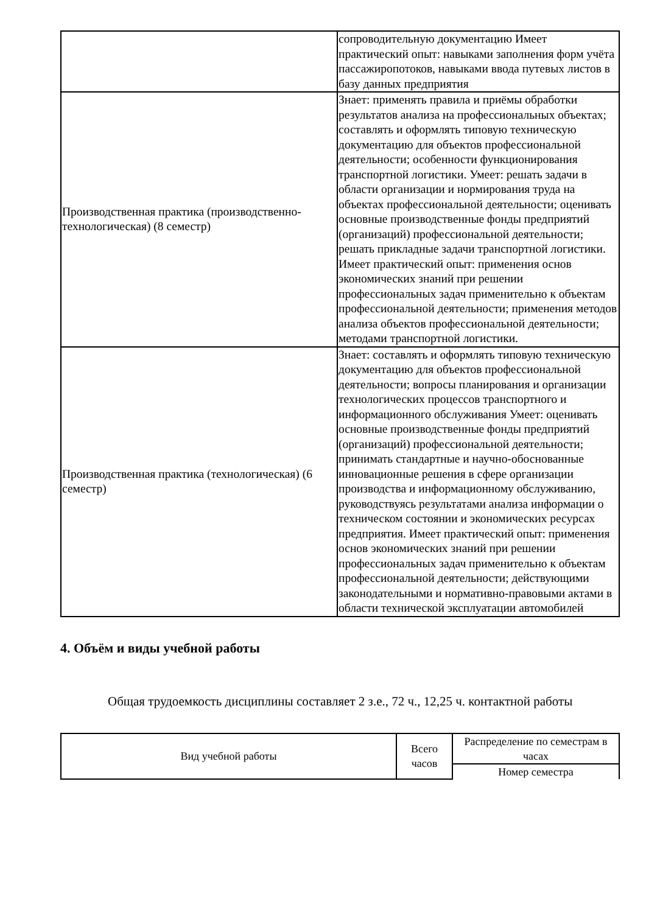| | сопроводительную документацию Имеет практический опыт: навыками заполнения форм учёта пассажиропотоков, навыками ввода путевых листов в базу данных предприятия |
| Производственная практика (производственно-технологическая) (8 семестр) | Знает: применять правила и приёмы обработки результатов анализа на профессиональных объектах; составлять и оформлять типовую техническую документацию для объектов профессиональной деятельности; особенности функционирования транспортной логистики. Умеет: решать задачи в области организации и нормирования труда на объектах профессиональной деятельности; оценивать основные производственные фонды предприятий (организаций) профессиональной деятельности; решать прикладные задачи транспортной логистики. Имеет практический опыт: применения основ экономических знаний при решении профессиональных задач применительно к объектам профессиональной деятельности; применения методов анализа объектов профессиональной деятельности; методами транспортной логистики. |
| Производственная практика (технологическая) (6 семестр) | Знает: составлять и оформлять типовую техническую документацию для объектов профессиональной деятельности; вопросы планирования и организации технологических процессов транспортного и информационного обслуживания Умеет: оценивать основные производственные фонды предприятий (организаций) профессиональной деятельности; принимать стандартные и научно-обоснованные инновационные решения в сфере организации производства и информационному обслуживанию, руководствуясь результатами анализа информации о техническом состоянии и экономических ресурсах предприятия. Имеет практический опыт: применения основ экономических знаний при решении профессиональных задач применительно к объектам профессиональной деятельности; действующими законодательными и нормативно-правовыми актами в области технической эксплуатации автомобилей |
4. Объём и виды учебной работы
Общая трудоемкость дисциплины составляет 2 з.е., 72 ч., 12,25 ч. контактной работы
| Вид учебной работы | Всего часов | Распределение по семестрам в часах |
| --- | --- | --- |
| | | Номер семестра |